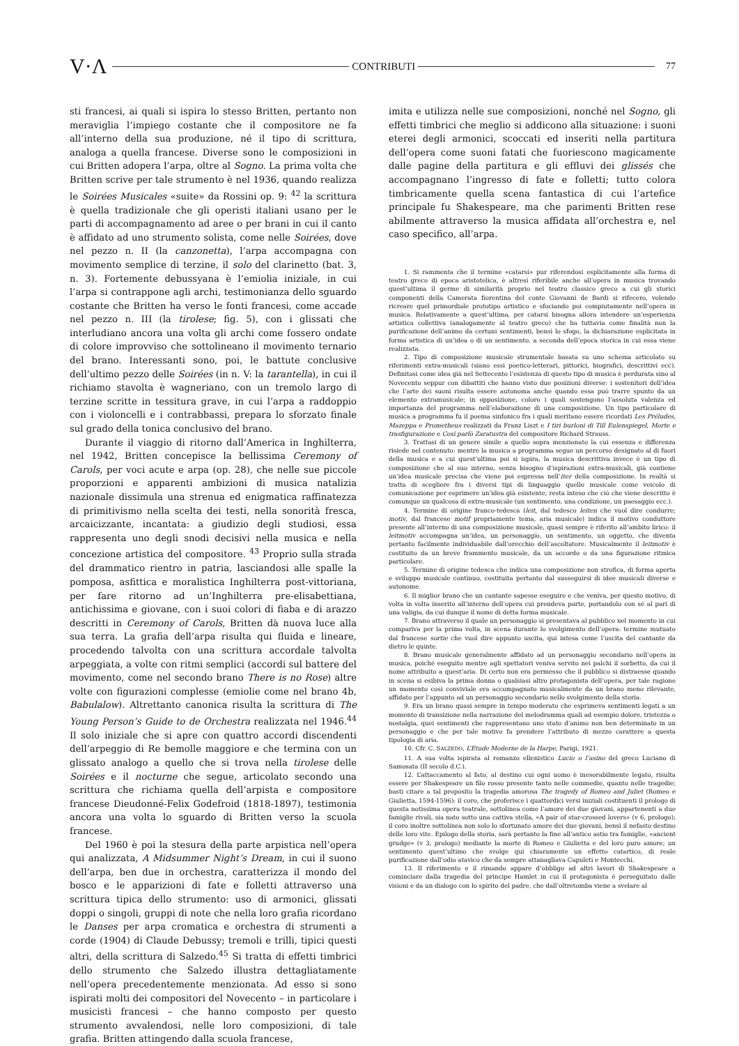V·Λ CONTRIBUTI 77
sti francesi, ai quali si ispira lo stesso Britten, pertanto non meraviglia l’impiego costante che il compositore ne fa all’interno della sua produzione, né il tipo di scrittura, analoga a quella francese. Diverse sono le composizioni in cui Britten adopera l’arpa, oltre al Sogno. La prima volta che Britten scrive per tale strumento è nel 1936, quando realizza le Soirées Musicales «suite» da Rossini op. 9: <sup>42</sup> la scrittura è quella tradizionale che gli operisti italiani usano per le parti di accompagnamento ad aree o per brani in cui il canto è affidato ad uno strumento solista, come nelle Soirées, dove nel pezzo n. II (la canzonetta), l’arpa accompagna con movimento semplice di terzine, il solo del clarinetto (bat. 3, n. 3). Fortemente debussyana è l’emiolia iniziale, in cui l’arpa si contrappone agli archi, testimonianza dello sguardo costante che Britten ha verso le fonti francesi, come accade nel pezzo n. III (la tirolese; fig. 5), con i glissati che interludiano ancora una volta gli archi come fossero ondate di colore improvviso che sottolineano il movimento ternario del brano. Interessanti sono, poi, le battute conclusive dell’ultimo pezzo delle Soirées (in n. V: la tarantella), in cui il richiamo stavolta è wagneriano, con un tremolo largo di terzine scritte in tessitura grave, in cui l’arpa a raddoppio con i violoncelli e i contrabbassi, prepara lo sforzato finale sul grado della tonica conclusivo del brano.
Durante il viaggio di ritorno dall’America in Inghilterra, nel 1942, Britten concepisce la bellissima Ceremony of Carols, per voci acute e arpa (op. 28), che nelle sue piccole proporzioni e apparenti ambizioni di musica natalizia nazionale dissimula una strenua ed enigmatica raffinatezza di primitivismo nella scelta dei testi, nella sonorità fresca, arcaicizzante, incantata: a giudizio degli studiosi, essa rappresenta uno degli snodi decisivi nella musica e nella concezione artistica del compositore. <sup>43</sup> Proprio sulla strada del drammatico rientro in patria, lasciandosi alle spalle la pomposa, asfittica e moralistica Inghilterra post-vittoriana, per fare ritorno ad un’Inghilterra pre-elisabettiana, antichissima e giovane, con i suoi colori di fiaba e di arazzo descritti in Ceremony of Carols, Britten dà nuova luce alla sua terra. La grafia dell’arpa risulta qui fluida e lineare, procedendo talvolta con una scrittura accordale talvolta arpeggiata, a volte con ritmi semplici (accordi sul battere del movimento, come nel secondo brano There is no Rose) altre volte con figurazioni complesse (emiolie come nel brano 4b, Babulalow). Altrettanto canonica risulta la scrittura di The Young Person’s Guide to de Orchestra realizzata nel 1946.<sup>44</sup> Il solo iniziale che si apre con quattro accordi discendenti dell’arpeggio di Re bemolle maggiore e che termina con un glissato analogo a quello che si trova nella tirolese delle Soirées e il nocturne che segue, articolato secondo una scrittura che richiama quella dell’arpista e compositore francese Dieudonné-Felix Godefroid (1818-1897), testimonia ancora una volta lo sguardo di Britten verso la scuola francese.
Del 1960 è poi la stesura della parte arpistica nell’opera qui analizzata, A Midsummer Night’s Dream, in cui il suono dell’arpa, ben due in orchestra, caratterizza il mondo del bosco e le apparizioni di fate e folletti attraverso una scrittura tipica dello strumento: uso di armonici, glissati doppi o singoli, gruppi di note che nella loro grafia ricordano le Danses per arpa cromatica e orchestra di strumenti a corde (1904) di Claude Debussy; tremoli e trilli, tipici questi altri, della scrittura di Salzedo.<sup>45</sup> Si tratta di effetti timbrici dello strumento che Salzedo illustra dettagliatamente nell’opera precedentemente menzionata. Ad esso si sono ispirati molti dei compositori del Novecento – in particolare i musicisti francesi – che hanno composto per questo strumento avvalendosi, nelle loro composizioni, di tale grafia. Britten attingendo dalla scuola francese,
imita e utilizza nelle sue composizioni, nonché nel Sogno, gli effetti timbrici che meglio si addicono alla situazione: i suoni eterei degli armonici, scoccati ed inseriti nella partitura dell’opera come suoni fatati che fuoriescono magicamente dalle pagine della partitura e gli effluvi dei glissés che accompagnano l’ingresso di fate e folletti; tutto colora timbricamente quella scena fantastica di cui l’artefice principale fu Shakespeare, ma che parimenti Britten rese abilmente attraverso la musica affidata all’orchestra e, nel caso specifico, all’arpa.
1. Si rammenta che il termine «catarsi» pur riferendosi esplicitamente alla forma di teatro greco di epoca aristotelica, è altresì riferibile anche all’opera in musica trovando quest’ultima il germe di similarità proprio nel teatro classico greco a cui gli storici componenti della Camerata fiorentina del conte Giovanni de Bardi si rifecero, volendo ricreare quel primordiale prototipo artistico e sfociando poi compiutamente nell’opera in musica. Relativamente a quest’ultima, per catarsi bisogna allora intendere un’esperienza artistica collettiva (analogamente al teatro greco) che ha tuttavia come finalità non la purificazione dell’animo da certuni sentimenti, bensì lo sfogo, la dichiarazione esplicitata in forma artistica di un’idea o di un sentimento, a seconda dell’epoca storica in cui essa viene realizzata.
2. Tipo di composizione musicale strumentale basata su uno schema articolato su riferimenti extra-musicali (siano essi poetico-letterari, pittorici, biografici, descrittivi ecc). Definitasi come idea già nel Settecento l’esistenza di questo tipo di musica è perdurata sino al Novecento seppur con dibattiti che hanno visto due posizioni diverse: i sostenitori dell’idea che l’arte dei suoni risulta essere autonoma anche quando essa può trarre spunto da un elemento extramusicale; in opposizione, coloro i quali sostengono l’assoluta valenza ed importanza del programma nell’elaborazione di una composizione. Un tipo particolare di musica a programma fu il poema sinfonico fra i quali meritano essere ricordati Les Préludes, Mazeppa e Prometheus realizzati da Franz Liszt e I tiri burloni di Till Eulenspiegel, Morte e trasfigurazione e Così parlò Zaratustra del compositore Richard Strauss.
3. Trattasi di un genere simile a quello sopra menzionato la cui essenza e differenza risiede nel contenuto: mentre la musica a programma segue un percorso designato al di fuori della musica e a cui quest’ultima poi si ispira, la musica descrittiva invece è un tipo di composizione che al suo interno, senza bisogno d’ispirazioni extra-musicali, già contiene un’idea musicale precisa che viene poi espressa nell’iter della composizione. In realtà si tratta di scegliere fra i diversi tipi di linguaggio quello musicale come veicolo di comunicazione per esprimere un’idea già esistente; resta inteso che ciò che viene descritto è comunque un qualcosa di extra-musicale (un sentimento, una condizione, un paesaggio ecc.).
4. Termine di origine franco-tedesca (leit, dal tedesco leiten che vuol dire condurre; motiv, dal francese motif propriamente tema, aria musicale) indica il motivo conduttore presente all’interno di una composizione musicale, quasi sempre è riferito all’ambito lirico: il leitmotiv accompagna un’idea, un personaggio, un sentimento, un oggetto, che diventa pertanto facilmente individuabile dall’orecchio dell’ascoltatore. Musicalmente il leitmotiv è costituito da un breve frammento musicale, da un accordo o da una figurazione ritmica particolare.
5. Termine di origine tedesca che indica una composizione non strofica, di forma aperta e sviluppo musicale continuo, costituita pertanto dal susseguirsi di idee musicali diverse e autonome.
6. Il miglior brano che un cantante sapesse eseguire e che veniva, per questo motivo, di volta in volta inserito all’interno dell’opera cui prendeva parte, portandolo con sé al pari di una valigia, da cui dunque il nome di detta forma musicale.
7. Brano attraverso il quale un personaggio si presentava al pubblico nel momento in cui compariva per la prima volta, in scena durante lo svolgimento dell’opera: termine mutuato dal francese sortie che vuol dire appunto uscita, qui intesa come l’uscita del cantante da dietro le quinte.
8. Brano musicale generalmente affidato ad un personaggio secondario nell’opera in musica, poiché eseguito mentre agli spettatori veniva servito nei palchi il sorbetto, da cui il nome attribuito a quest’aria. Di certo non era permesso che il pubblico si distraesse quando in scena si esibiva la prima donna o qualsiasi altro protagonista dell’opera, per tale ragione un momento così conviviale era accompagnato musicalmente da un brano meno rilevante, affidato per l’appunto ad un personaggio secondario nello svolgimento della storia.
9. Era un brano quasi sempre in tempo moderato che esprimeva sentimenti legati a un momento di transizione nella narrazione del melodramma quali ad esempio dolore, tristezza o nostalgia, quei sentimenti che rappresentano uno stato d’animo non ben determinato in un personaggio e che per tale motivo fa prendere l’attributo di mezzo carattere a questa tipologia di aria.
10. Cfr. C. SALZEDO, L’Etude Moderne de la Harpe, Parigi, 1921.
11. A sua volta ispirata al romanzo ellenistico Lucio o l’asino del greco Luciano di Samosata (II secolo d.C.).
12. L’attaccamento al fato, al destino cui ogni uomo è inesorabilmente legato, risulta essere per Shakespeare un filo rosso presente tanto nelle commedie, quanto nelle tragedie; basti citare a tal proposito la tragedia amorosa The tragedy of Romeo and Juliet (Romeo e Giulietta, 1594-1596): il coro, che proferisce i quattordici versi iniziali costituenti il prologo di questa notissima opera teatrale, sottolinea come l’amore dei due giovani, appartenenti a due famiglie rivali, sia nato sotto una cattiva stella, «A pair of star-crossed lovers» (v 6, prologo); il coro inoltre sottolinea non solo lo sfortunato amore dei due giovani, bensì il nefasto destino delle loro vite. Epilogo della storia, sarà pertanto la fine all’antico astio tra famiglie, «ancient grudge» (v 3, prologo) mediante la morte di Romeo e Giulietta e del loro puro amore; un sentimento quest’ultimo che svolge qui chiaramente un effetto catartico, di reale purificazione dall’odio atavico che da sempre attanagliava Capuleti e Montecchi.
13. Il riferimento e il rimando appare d’obbligo ad altri lavori di Shakespeare a cominciare dalla tragedia del principe Hamlet in cui il protagonista è perseguitato dalle visioni e da un dialogo con lo spirito del padre, che dall’oltretomba viene a svelare al